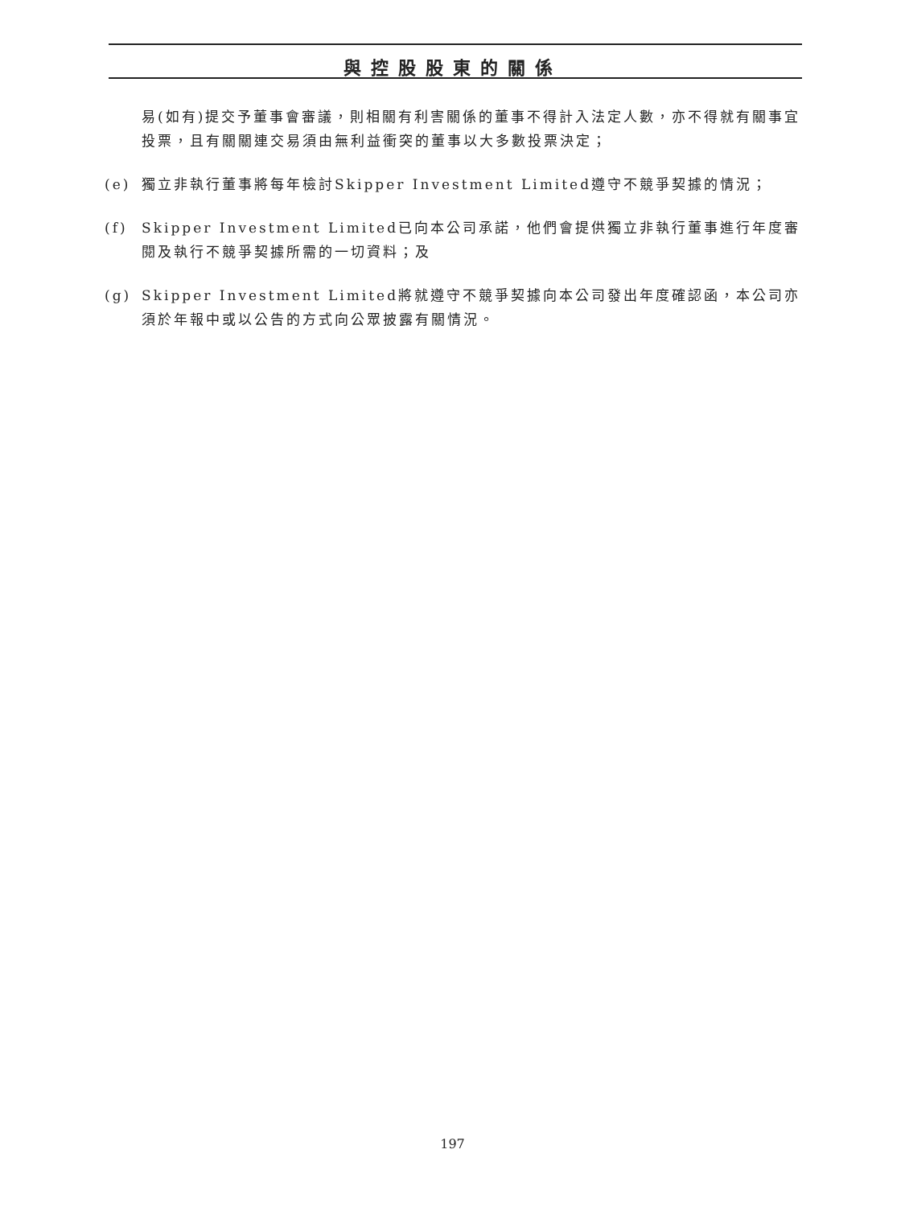與控股股東的關係
易(如有)提交予董事會審議，則相關有利害關係的董事不得計入法定人數，亦不得就有關事宜投票，且有關關連交易須由無利益衝突的董事以大多數投票決定；
(e) 獨立非執行董事將每年檢討Skipper Investment Limited遵守不競爭契據的情況；
(f) Skipper Investment Limited已向本公司承諾，他們會提供獨立非執行董事進行年度審閱及執行不競爭契據所需的一切資料；及
(g) Skipper Investment Limited將就遵守不競爭契據向本公司發出年度確認函，本公司亦須於年報中或以公告的方式向公眾披露有關情況。
197